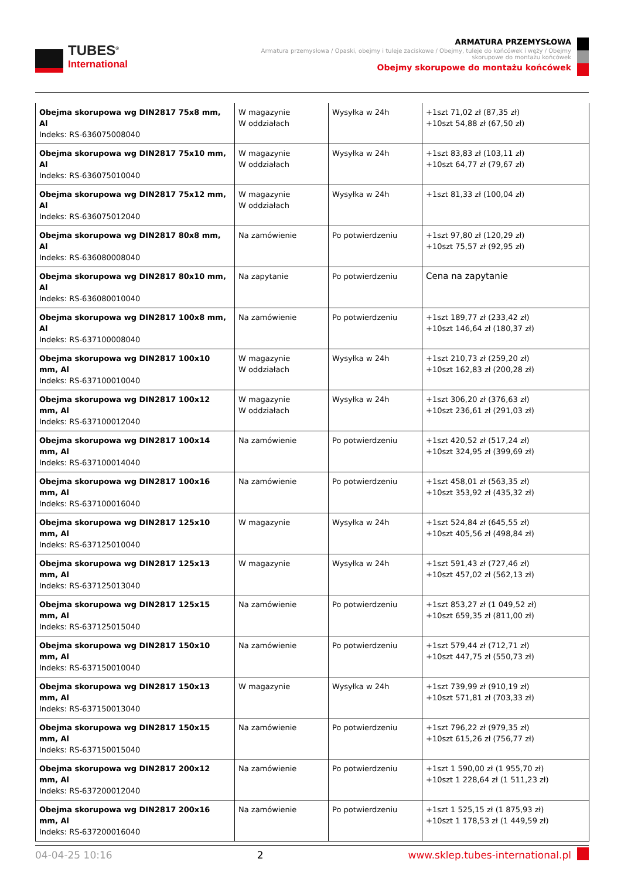TUBES<sup>®</sup>
International
ARMATURA PRZEMYSŁOWA
Armatura przemysłowa / Opaski, obejmy i tuleje zaciskowe / Obejmy, tuleje do końcówek i węży / Obejmy
skorupowe do montażu końcówek
Obejmy skorupowe do montażu końcówek
| Obejma skorupowa wg DIN2817 75x8 mm, Al Indeks: RS-636075008040 | W magazynie W oddziałach | Wysyłka w 24h | +1szt 71,02 zł (87,35 zł) +10szt 54,88 zł (67,50 zł) |
| Obejma skorupowa wg DIN2817 75x10 mm, Al Indeks: RS-636075010040 | W magazynie W oddziałach | Wysyłka w 24h | +1szt 83,83 zł (103,11 zł) +10szt 64,77 zł (79,67 zł) |
| Obejma skorupowa wg DIN2817 75x12 mm, Al Indeks: RS-636075012040 | W magazynie W oddziałach | Wysyłka w 24h | +1szt 81,33 zł (100,04 zł) |
| Obejma skorupowa wg DIN2817 80x8 mm, Al Indeks: RS-636080008040 | Na zamówienie | Po potwierdzeniu | +1szt 97,80 zł (120,29 zł) +10szt 75,57 zł (92,95 zł) |
| Obejma skorupowa wg DIN2817 80x10 mm, Al Indeks: RS-636080010040 | Na zapytanie | Po potwierdzeniu | Cena na zapytanie |
| Obejma skorupowa wg DIN2817 100x8 mm, Al Indeks: RS-637100008040 | Na zamówienie | Po potwierdzeniu | +1szt 189,77 zł (233,42 zł) +10szt 146,64 zł (180,37 zł) |
| Obejma skorupowa wg DIN2817 100x10 mm, Al Indeks: RS-637100010040 | W magazynie W oddziałach | Wysyłka w 24h | +1szt 210,73 zł (259,20 zł) +10szt 162,83 zł (200,28 zł) |
| Obejma skorupowa wg DIN2817 100x12 mm, Al Indeks: RS-637100012040 | W magazynie W oddziałach | Wysyłka w 24h | +1szt 306,20 zł (376,63 zł) +10szt 236,61 zł (291,03 zł) |
| Obejma skorupowa wg DIN2817 100x14 mm, Al Indeks: RS-637100014040 | Na zamówienie | Po potwierdzeniu | +1szt 420,52 zł (517,24 zł) +10szt 324,95 zł (399,69 zł) |
| Obejma skorupowa wg DIN2817 100x16 mm, Al Indeks: RS-637100016040 | Na zamówienie | Po potwierdzeniu | +1szt 458,01 zł (563,35 zł) +10szt 353,92 zł (435,32 zł) |
| Obejma skorupowa wg DIN2817 125x10 mm, Al Indeks: RS-637125010040 | W magazynie | Wysyłka w 24h | +1szt 524,84 zł (645,55 zł) +10szt 405,56 zł (498,84 zł) |
| Obejma skorupowa wg DIN2817 125x13 mm, Al Indeks: RS-637125013040 | W magazynie | Wysyłka w 24h | +1szt 591,43 zł (727,46 zł) +10szt 457,02 zł (562,13 zł) |
| Obejma skorupowa wg DIN2817 125x15 mm, Al Indeks: RS-637125015040 | Na zamówienie | Po potwierdzeniu | +1szt 853,27 zł (1 049,52 zł) +10szt 659,35 zł (811,00 zł) |
| Obejma skorupowa wg DIN2817 150x10 mm, Al Indeks: RS-637150010040 | Na zamówienie | Po potwierdzeniu | +1szt 579,44 zł (712,71 zł) +10szt 447,75 zł (550,73 zł) |
| Obejma skorupowa wg DIN2817 150x13 mm, Al Indeks: RS-637150013040 | W magazynie | Wysyłka w 24h | +1szt 739,99 zł (910,19 zł) +10szt 571,81 zł (703,33 zł) |
| Obejma skorupowa wg DIN2817 150x15 mm, Al Indeks: RS-637150015040 | Na zamówienie | Po potwierdzeniu | +1szt 796,22 zł (979,35 zł) +10szt 615,26 zł (756,77 zł) |
| Obejma skorupowa wg DIN2817 200x12 mm, Al Indeks: RS-637200012040 | Na zamówienie | Po potwierdzeniu | +1szt 1 590,00 zł (1 955,70 zł) +10szt 1 228,64 zł (1 511,23 zł) |
| Obejma skorupowa wg DIN2817 200x16 mm, Al Indeks: RS-637200016040 | Na zamówienie | Po potwierdzeniu | +1szt 1 525,15 zł (1 875,93 zł) +10szt 1 178,53 zł (1 449,59 zł) |
04-04-25 10:16 2 www.sklep.tubes-international.pl